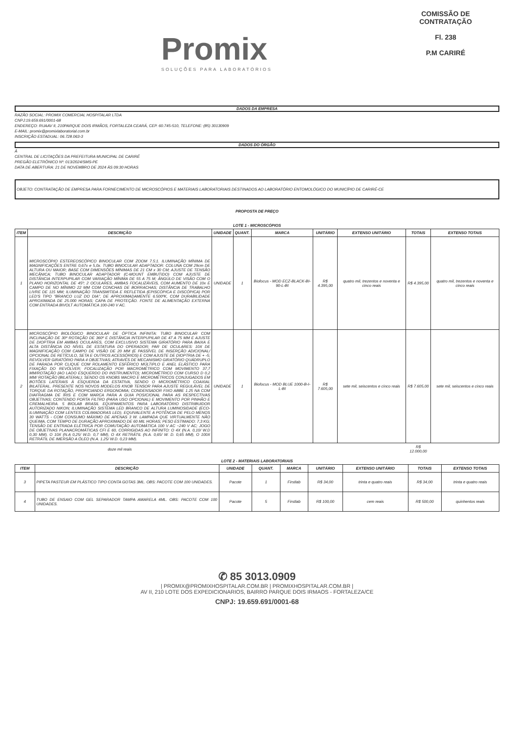Promix
SOLUÇÕES PARA LABORATÓRIOS
COMISSÃO DE CONTRATAÇÃO
Fl. 238
P.M CARIRÉ
DADOS DA EMPRESA
RAZÃO SOCIAL: PROMIX COMERCIAL HOSPITALAR LTDA
CNPJ:19.659.691/0001-68
ENDEREÇO: RUAAV II, 210PARQUE DOIS IRMÃOS, FORTALEZA CEARÁ, CEP. 60.745-510, TELEFONE: (85) 30130909
E-MAIL: promix@promixlaboratorial.com.br
INSCRIÇÃO ESTADUAL: 06.728.063-3
DADOS DO ÓRGÃO
À
CENTRAL DE LICITAÇÕES DA PREFEITURA MUNICIPAL DE CARIRÉ
PREGÃO ELETRÔNICO Nº: 013/2024/SMS-PE
DATA DE ABERTURA: 21 DE NOVEMBRO DE 2024 ÀS 09:30 HORAS
OBJETO: CONTRATAÇÃO DE EMPRESA PARA FORNECIMENTO DE MICROSCÓPIOS E MATERIAIS LABORATORIAIS DESTINADOS AO LABORATÓRIO ENTOMOLÓGICO DO MUNICÍPIO DE CARIRÉ-CE
PROPOSTA DE PREÇO
LOTE 1 - MICROSCÓPIOS
| ITEM | DESCRIÇÃO | UNIDADE | QUANT. | MARCA | UNITÁRIO | EXTENSO UNITÁRIO | TOTAIS | EXTENSO TOTAIS |
| --- | --- | --- | --- | --- | --- | --- | --- | --- |
| 1 | MICROSCÓPIO ESTEREOSCÓPICO BINOCULAR COM ZOOM 7.5:1. ILUMINAÇÃO MÍNIMA DE MAGNIFICAÇÕES ENTRE 0,67x e 5,0x. TUBO BINOCULAR ADAPTADOR: COLUNA COM 29cm DE ALTURA OU MAIOR; BASE COM DIMENSÕES MÍNIMAS DE 21 CM x 30 CM; AJUSTE DE TENSÃO MECÂNICA; TUBO BINOCULAR ADAPTADOR (C-MOUNT EMBUTIDO) COM AJUSTE DE DISTÂNCIA INTERPUPILAR COM VARIAÇÃO MÍNIMA DE 55 A 75 M; ÂNGULO DE VISÃO COM O PLANO HORIZONTAL DE 45º; 2 OCULARES, AMBAS FOCALIZÁVEIS, COM AUMENTO DE 10x E CAMPO DE NO MÍNIMO 22 MM COM CONCHAS DE BORRACHAS; DISTÂNCIA DE TRABALHO LIVRE DE 115 MM; ILUMINAÇÃO TRANSMITIDA E REFLETIDA (EPISCÓPICA E DISCÓPICA) POR LED'S TIPO "BRANCO LUZ DO DIA", DE APROXIMADAMENTE 6.500ºK, COM DURABILIDADE APROXIMADA DE 25.000 HORAS; CAPA DE PROTEÇÃO. FONTE DE ALIMENTAÇÃO EXTERNA COM ENTRADA BIVOLT AUTOMÁTICA 100-240 V AC. | UNIDADE | 1 | Biofocus - MOD ECZ-BLACK-BI-90-L-BI | R$ 4.395,00 | quatro mil, trezentos e noventa e cinco reais | R$ 4.395,00 | quatro mil, trezentos e noventa e cinco reais |
| 2 | MICROSCÓPIO BIOLÓGICO BINOCULAR DE ÓPTICA INFINITA: TUBO BINOCULAR COM INCLINAÇÃO DE 30º ROTAÇÃO DE 360º E DISTÂNCIA INTERPUPILAR DE 47 A 75 MM E AJUSTE DE DIOPTRIA EM AMBAS OCULARES, COM EXCLUSIVO SISTEMA GIRATÓRIO PARA BAIXA E ALTA DISTÂNCIA DO NÍVEL DE ESTATURA DO OPERADOR; PAR DE OCULARES: 10X DE MAGNIFICAÇÃO COM CAMPO DE VISÃO DE 20 MM (E PASSÍVEL DE INSERÇÃO ADICIONAL/ OPCIONAL DE RETÍCULO, SETA E OUTROS ACESSÓRIOS) E COM AJUSTE DE DIOPTRIA DE + -5; REVOLVER GIRATÓRIO PARA 4 OBJETIVAS; ATRAVÉS DE MECANISMO GIRATÓRIO QUÁDRUPLO DE PARADA POR CLIQUE COM ROLAMENTO ESFÉRICO MÚLTIPLO E ANEL ELÁSTICO PARA FIXAÇÃO DO REVÓLVER; FOCALIZAÇÃO POR MACROMÉTRICO COM MOVIMENTO 37,7 MM/ROTAÇÃO (AO LADO ESQUERDO DO INSTRUMENTO); MICROMÉTRICO COM CURSO D 0,2 MM/ ROTAÇÃO (BILATERAL); SENDO OS KNOBS MACRO E MICROMÉTRICOS CONJUGADOS EM BOTÕES LATERAIS À ESQUERDA DA ESTATIVA, SENDO O MICROMÉTRICO COAXIAL BILATERAL. PRESENTE NOS NOVOS MODELOS KNOB TENSOR PARA AJUSTE REGULÁVEL DE TORQUE DA ROTAÇÃO, PROPICIANDO ERGONOMIA; CONDENSADOR FIXO ABBE 1.25 NA COM DIAFRAGMA DE ÍRIS E COM MARCA PARA A GUIA POSICIONAL PARA AS RESPECTIVAS OBJETIVAS; CONTENDO PORTA FILTRO (PARA USO OPCIONAL) E MOVIMENTO POR PINHÃO E CREMALHEIRA. 5 BIOLAB BRASIL EQUIPAMENTOS PARA LABORATÓRIO DISTRIBUIDOR AUTORIZADO NIKON; ILUMINAÇÃO SISTEMA LED BRANCO DE ALTURA LUMINOSIDADE (ECO-ILUMINAÇÃO COM LENTES COLIMADORAS LED), EQUIVALENTE A POTÊNCIA DE PELO MENOS 30 WATTS - COM CONSUMO MÁXIMO DE APENAS 3 W. LAMPADA QUE VIRTUALMENTE NÃO QUEIMA, COM TEMPO DE DURAÇÃO APROXIMADO DE 60 MIL HORAS; PESO ESTIMADO: 7,3 KG; TENSÃO DE ENTRADA ELÉTRICA POR COMUTAÇÃO AUTOMÁTICA 100 V AC ~240 V AC; JOGO DE OBJETIVAS PLANACROMÁTICAS CFI E 60, CORRIGIDAS AO INFINITO: O 4X (N.A. 0,10/ W.D 0,30 MM), O 10X (N.A 0,25/ W.D. 0,7 MM), O 4X RETRÁTIL (N.A. 0,65/ W. D. 0,65 MM), O 100X RETRÁTIL DE IMERSÃO A ÓLEO (N.A. 1.25/ W.D. 0,23 MM). | UNIDADE | 1 | Biofocus - MOD BLUE 1000-B-I-L-BI | R$ 7.605,00 | sete mil, seiscentos e cinco reais | R$ 7.605,00 | sete mil, seiscentos e cinco reais |
| | doze mil reais | | | | | | R$ 12.000,00 | |
LOTE 2 - MATERIAIS LABORATORIAIS
| ITEM | DESCRIÇÃO | UNIDADE | QUANT. | MARCA | UNITÁRIO | EXTENSO UNITÁRIO | TOTAIS | EXTENSO TOTAIS |
| --- | --- | --- | --- | --- | --- | --- | --- | --- |
| 3 | PIPETA PASTEUR EM PLÁSTICO TIPO CONTA GOTAS 3ML. OBS: PACOTE COM 100 UNIDADES. | Pacote | 1 | Firstlab | R$ 34,00 | trinta e quatro reais | R$ 34,00 | trinta e quatro reais |
| 4 | TUBO DE ENSAIO COM GEL SEPARADOR TAMPA AMARELA 4ML. OBS: PACOTE COM 100 UNIDADES. | Pacote | 5 | Firstlab | R$ 100,00 | cem reais | R$ 500,00 | quinhentos reais |
✆ 85 3013.0909
| PROMIX@PROMIXHOSPITALAR.COM.BR | PROMIXHOSPITALAR.COM.BR |
AV II, 210 LOTE DOS EXPEDICIONARIOS, BAIRRO PARQUE DOIS IRMAOS - FORTALEZA/CE
CNPJ: 19.659.691/0001-68